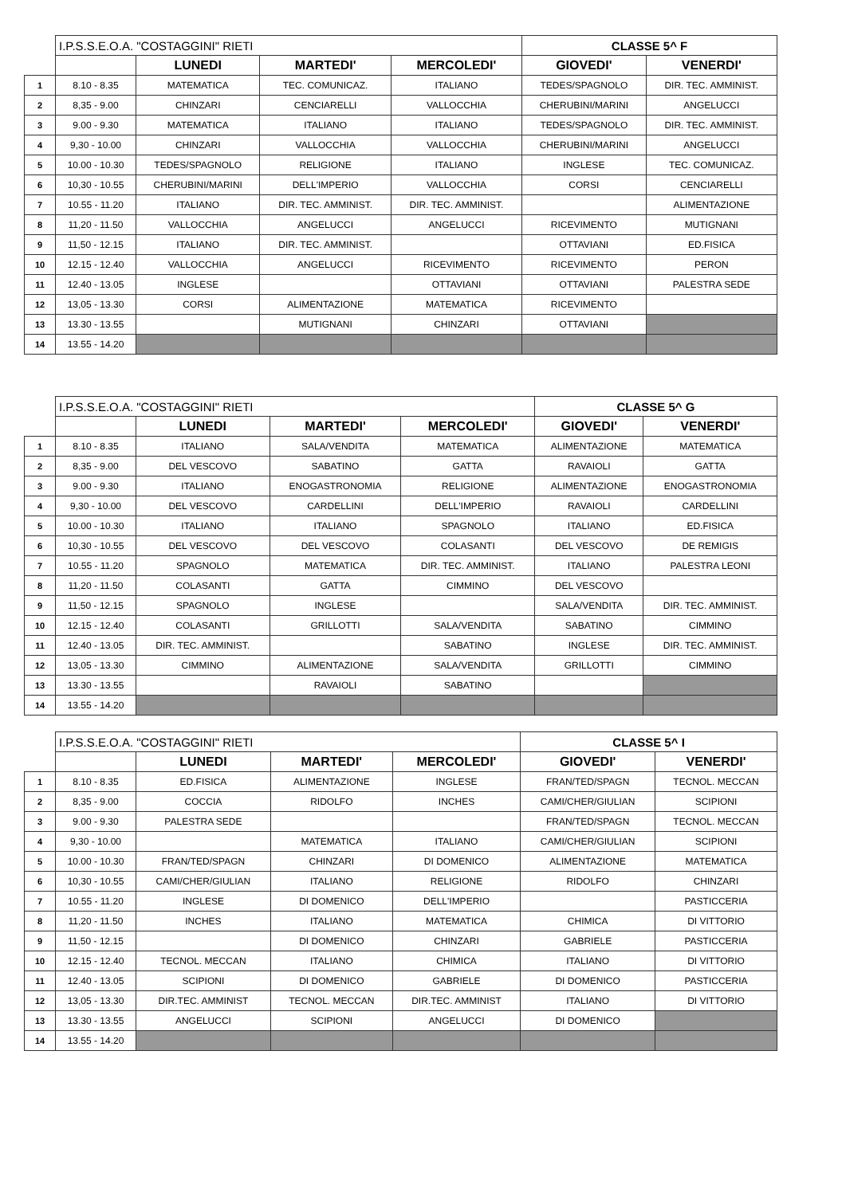| | I.P.S.S.E.O.A. "COSTAGGINI" RIETI | | | | CLASSE 5^ F | |
| | | LUNEDI | MARTEDI' | MERCOLEDI' | GIOVEDI' | VENERDI' |
| 1 | 8.10 - 8.35 | MATEMATICA | TEC. COMUNICAZ. | ITALIANO | TEDES/SPAGNOLO | DIR. TEC. AMMINIST. |
| 2 | 8,35 - 9.00 | CHINZARI | CENCIARELLI | VALLOCCHIA | CHERUBINI/MARINI | ANGELUCCI |
| 3 | 9.00 - 9.30 | MATEMATICA | ITALIANO | ITALIANO | TEDES/SPAGNOLO | DIR. TEC. AMMINIST. |
| 4 | 9,30 - 10.00 | CHINZARI | VALLOCCHIA | VALLOCCHIA | CHERUBINI/MARINI | ANGELUCCI |
| 5 | 10.00 - 10.30 | TEDES/SPAGNOLO | RELIGIONE | ITALIANO | INGLESE | TEC. COMUNICAZ. |
| 6 | 10,30 - 10.55 | CHERUBINI/MARINI | DELL'IMPERIO | VALLOCCHIA | CORSI | CENCIARELLI |
| 7 | 10.55 - 11.20 | ITALIANO | DIR. TEC. AMMINIST. | DIR. TEC. AMMINIST. | | ALIMENTAZIONE |
| 8 | 11,20 - 11.50 | VALLOCCHIA | ANGELUCCI | ANGELUCCI | RICEVIMENTO | MUTIGNANI |
| 9 | 11,50 - 12.15 | ITALIANO | DIR. TEC. AMMINIST. | | OTTAVIANI | ED.FISICA |
| 10 | 12.15 - 12.40 | VALLOCCHIA | ANGELUCCI | RICEVIMENTO | RICEVIMENTO | PERON |
| 11 | 12.40 - 13.05 | INGLESE | | OTTAVIANI | OTTAVIANI | PALESTRA SEDE |
| 12 | 13,05 - 13.30 | CORSI | ALIMENTAZIONE | MATEMATICA | RICEVIMENTO | |
| 13 | 13.30 - 13.55 | | MUTIGNANI | CHINZARI | OTTAVIANI | |
| 14 | 13.55 - 14.20 | | | | | |
| | I.P.S.S.E.O.A. "COSTAGGINI" RIETI | | | | CLASSE 5^ G | |
| | | LUNEDI | MARTEDI' | MERCOLEDI' | GIOVEDI' | VENERDI' |
| 1 | 8.10 - 8.35 | ITALIANO | SALA/VENDITA | MATEMATICA | ALIMENTAZIONE | MATEMATICA |
| 2 | 8,35 - 9.00 | DEL VESCOVO | SABATINO | GATTA | RAVAIOLI | GATTA |
| 3 | 9.00 - 9.30 | ITALIANO | ENOGASTRONOMIA | RELIGIONE | ALIMENTAZIONE | ENOGASTRONOMIA |
| 4 | 9,30 - 10.00 | DEL VESCOVO | CARDELLINI | DELL'IMPERIO | RAVAIOLI | CARDELLINI |
| 5 | 10.00 - 10.30 | ITALIANO | ITALIANO | SPAGNOLO | ITALIANO | ED.FISICA |
| 6 | 10,30 - 10.55 | DEL VESCOVO | DEL VESCOVO | COLASANTI | DEL VESCOVO | DE REMIGIS |
| 7 | 10.55 - 11.20 | SPAGNOLO | MATEMATICA | DIR. TEC. AMMINIST. | ITALIANO | PALESTRA LEONI |
| 8 | 11,20 - 11.50 | COLASANTI | GATTA | CIMMINO | DEL VESCOVO | |
| 9 | 11,50 - 12.15 | SPAGNOLO | INGLESE | | SALA/VENDITA | DIR. TEC. AMMINIST. |
| 10 | 12.15 - 12.40 | COLASANTI | GRILLOTTI | SALA/VENDITA | SABATINO | CIMMINO |
| 11 | 12.40 - 13.05 | DIR. TEC. AMMINIST. | | SABATINO | INGLESE | DIR. TEC. AMMINIST. |
| 12 | 13,05 - 13.30 | CIMMINO | ALIMENTAZIONE | SALA/VENDITA | GRILLOTTI | CIMMINO |
| 13 | 13.30 - 13.55 | | RAVAIOLI | SABATINO | | |
| 14 | 13.55 - 14.20 | | | | | |
| | I.P.S.S.E.O.A. "COSTAGGINI" RIETI | | | | CLASSE 5^ I | |
| | | LUNEDI | MARTEDI' | MERCOLEDI' | GIOVEDI' | VENERDI' |
| 1 | 8.10 - 8.35 | ED.FISICA | ALIMENTAZIONE | INGLESE | FRAN/TED/SPAGN | TECNOL. MECCAN |
| 2 | 8,35 - 9.00 | COCCIA | RIDOLFO | INCHES | CAMI/CHER/GIULIAN | SCIPIONI |
| 3 | 9.00 - 9.30 | PALESTRA SEDE | | | FRAN/TED/SPAGN | TECNOL. MECCAN |
| 4 | 9,30 - 10.00 | | MATEMATICA | ITALIANO | CAMI/CHER/GIULIAN | SCIPIONI |
| 5 | 10.00 - 10.30 | FRAN/TED/SPAGN | CHINZARI | DI DOMENICO | ALIMENTAZIONE | MATEMATICA |
| 6 | 10,30 - 10.55 | CAMI/CHER/GIULIAN | ITALIANO | RELIGIONE | RIDOLFO | CHINZARI |
| 7 | 10.55 - 11.20 | INGLESE | DI DOMENICO | DELL'IMPERIO | | PASTICCERIA |
| 8 | 11,20 - 11.50 | INCHES | ITALIANO | MATEMATICA | CHIMICA | DI VITTORIO |
| 9 | 11,50 - 12.15 | | DI DOMENICO | CHINZARI | GABRIELE | PASTICCERIA |
| 10 | 12.15 - 12.40 | TECNOL. MECCAN | ITALIANO | CHIMICA | ITALIANO | DI VITTORIO |
| 11 | 12.40 - 13.05 | SCIPIONI | DI DOMENICO | GABRIELE | DI DOMENICO | PASTICCERIA |
| 12 | 13,05 - 13.30 | DIR.TEC. AMMINIST | TECNOL. MECCAN | DIR.TEC. AMMINIST | ITALIANO | DI VITTORIO |
| 13 | 13.30 - 13.55 | ANGELUCCI | SCIPIONI | ANGELUCCI | DI DOMENICO | |
| 14 | 13.55 - 14.20 | | | | | |